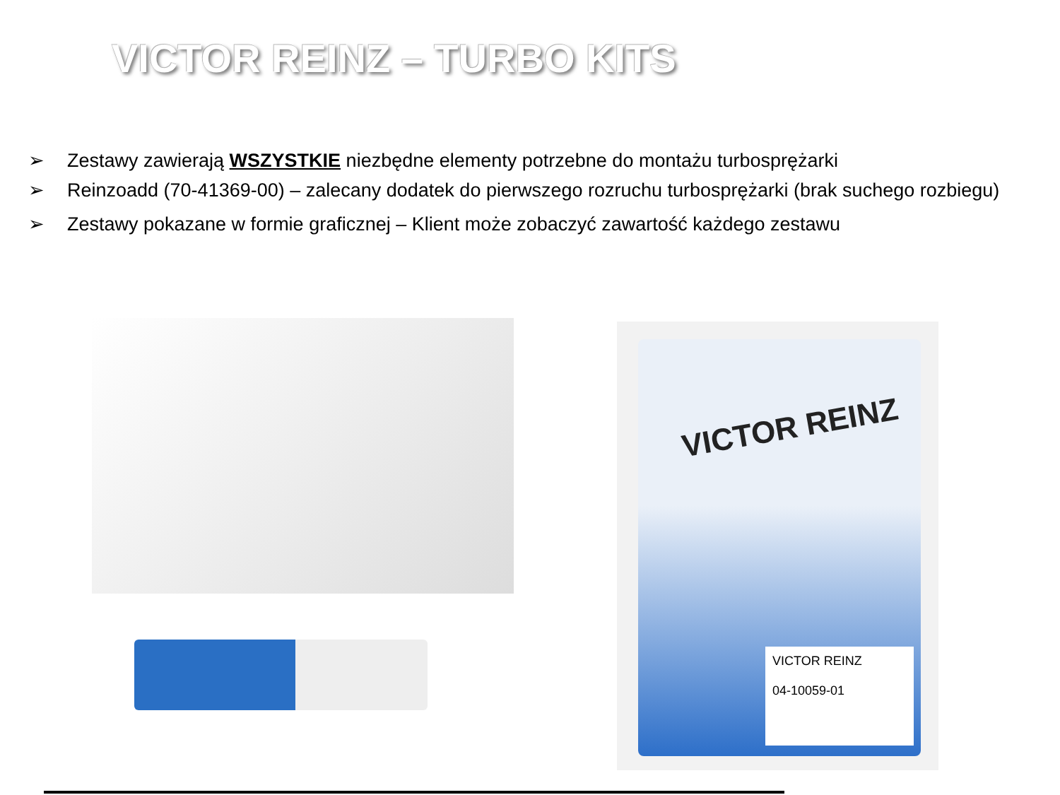VICTOR REINZ – TURBO KITS
➢ Zestawy zawierają WSZYSTKIE niezbędne elementy potrzebne do montażu turbosprężarki
➢ Reinzoadd (70-41369-00) – zalecany dodatek do pierwszego rozruchu turbosprężarki (brak suchego rozbiegu)
➢ Zestawy pokazane w formie graficznej – Klient może zobaczyć zawartość każdego zestawu
VICTOR REINZ
VICTOR REINZ
04-10059-01